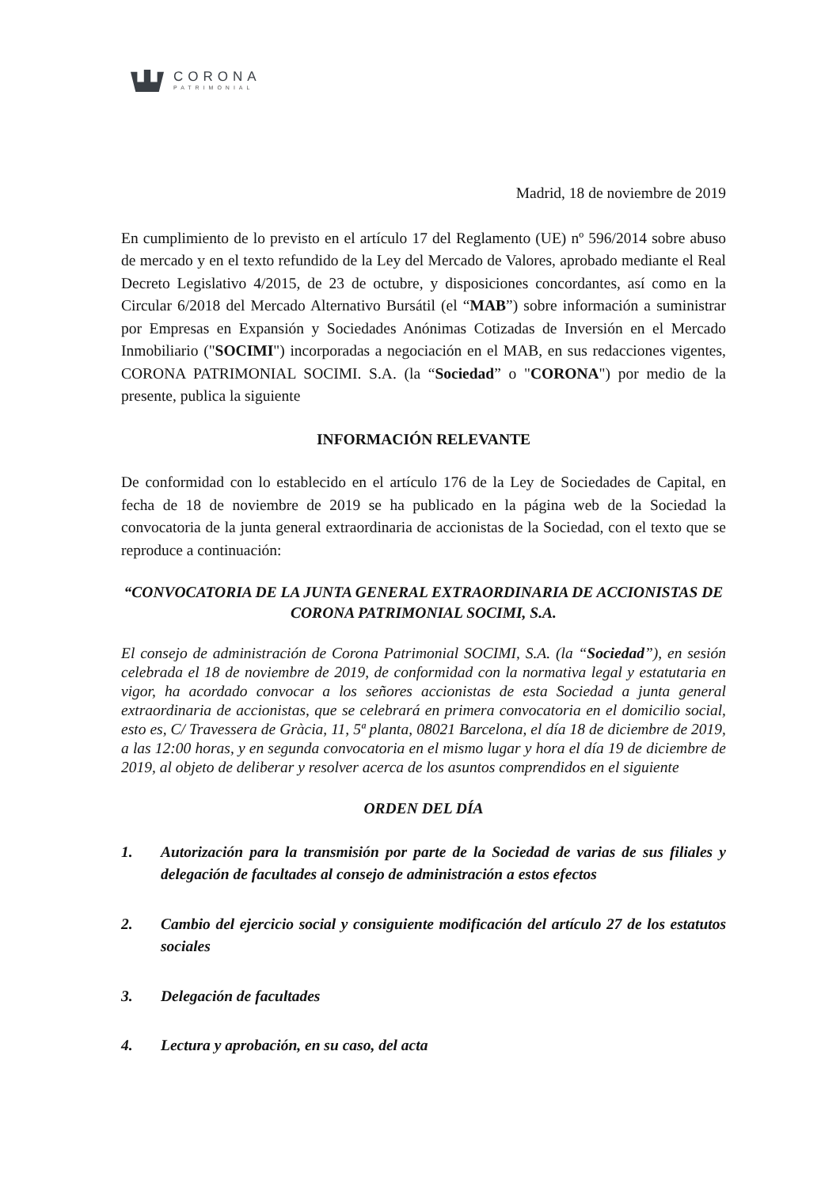CORONA
PATRIMONIAL
Madrid, 18 de noviembre de 2019
En cumplimiento de lo previsto en el artículo 17 del Reglamento (UE) nº 596/2014 sobre abuso de mercado y en el texto refundido de la Ley del Mercado de Valores, aprobado mediante el Real Decreto Legislativo 4/2015, de 23 de octubre, y disposiciones concordantes, así como en la Circular 6/2018 del Mercado Alternativo Bursátil (el “MAB”) sobre información a suministrar por Empresas en Expansión y Sociedades Anónimas Cotizadas de Inversión en el Mercado Inmobiliario ("SOCIMI") incorporadas a negociación en el MAB, en sus redacciones vigentes, CORONA PATRIMONIAL SOCIMI. S.A. (la “Sociedad” o "CORONA") por medio de la presente, publica la siguiente
INFORMACIÓN RELEVANTE
De conformidad con lo establecido en el artículo 176 de la Ley de Sociedades de Capital, en fecha de 18 de noviembre de 2019 se ha publicado en la página web de la Sociedad la convocatoria de la junta general extraordinaria de accionistas de la Sociedad, con el texto que se reproduce a continuación:
“CONVOCATORIA DE LA JUNTA GENERAL EXTRAORDINARIA DE ACCIONISTAS DE CORONA PATRIMONIAL SOCIMI, S.A.
El consejo de administración de Corona Patrimonial SOCIMI, S.A. (la “Sociedad”), en sesión celebrada el 18 de noviembre de 2019, de conformidad con la normativa legal y estatutaria en vigor, ha acordado convocar a los señores accionistas de esta Sociedad a junta general extraordinaria de accionistas, que se celebrará en primera convocatoria en el domicilio social, esto es, C/ Travessera de Gràcia, 11, 5ª planta, 08021 Barcelona, el día 18 de diciembre de 2019, a las 12:00 horas, y en segunda convocatoria en el mismo lugar y hora el día 19 de diciembre de 2019, al objeto de deliberar y resolver acerca de los asuntos comprendidos en el siguiente
ORDEN DEL DÍA
1. Autorización para la transmisión por parte de la Sociedad de varias de sus filiales y delegación de facultades al consejo de administración a estos efectos
2. Cambio del ejercicio social y consiguiente modificación del artículo 27 de los estatutos sociales
3. Delegación de facultades
4. Lectura y aprobación, en su caso, del acta